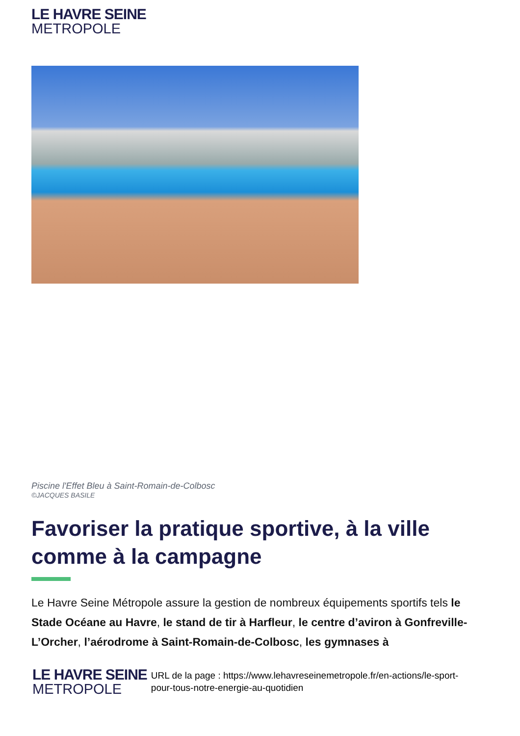LE HAVRE SEINE
METROPOLE
Piscine l'Effet Bleu à Saint-Romain-de-Colbosc
©JACQUES BASILE
Favoriser la pratique sportive, à la ville comme à la campagne
Le Havre Seine Métropole assure la gestion de nombreux équipements sportifs tels le Stade Océane au Havre, le stand de tir à Harfleur, le centre d’aviron à Gonfreville-L’Orcher, l’aérodrome à Saint-Romain-de-Colbosc, les gymnases à
LE HAVRE SEINE
METROPOLE
URL de la page : https://www.lehavreseinemetropole.fr/en-actions/le-sport-pour-tous-notre-energie-au-quotidien